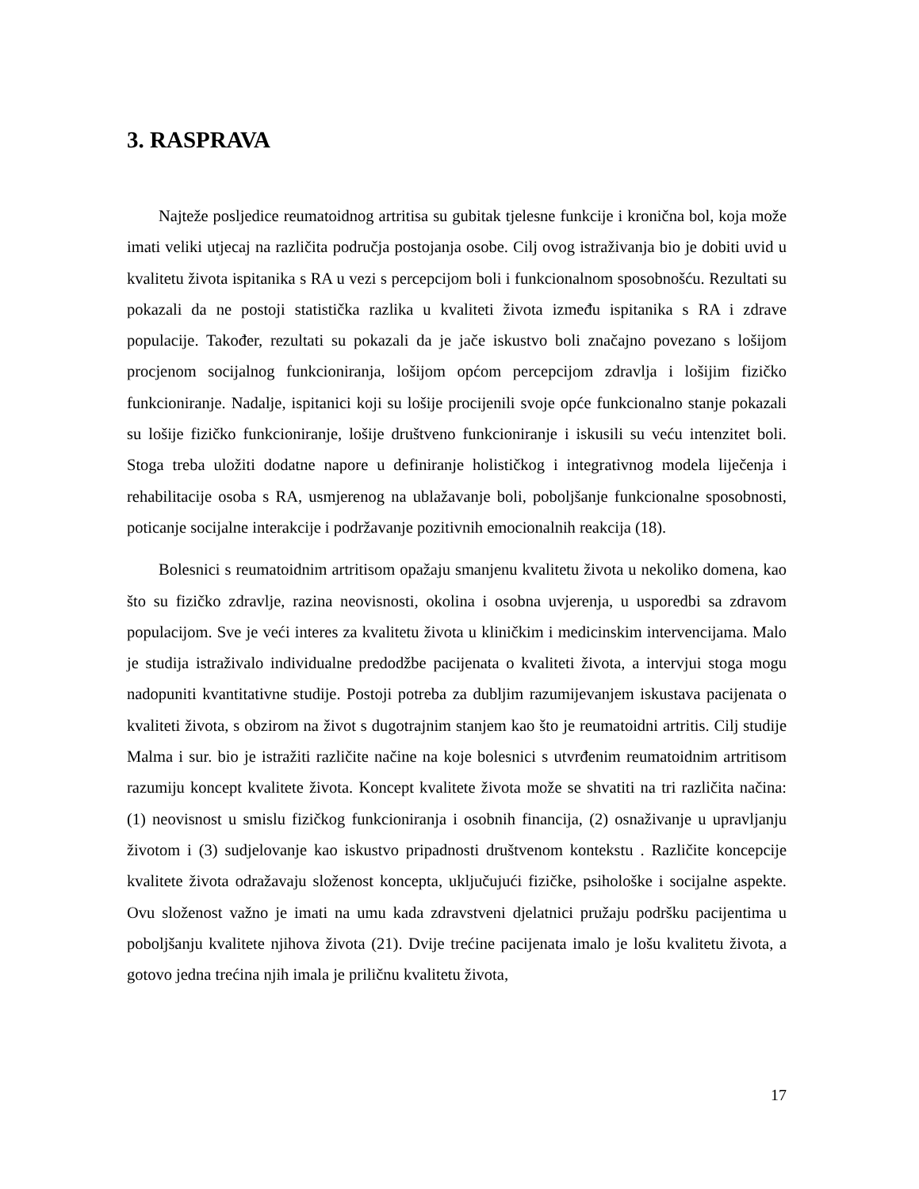3. RASPRAVA
Najteže posljedice reumatoidnog artritisa su gubitak tjelesne funkcije i kronična bol, koja može imati veliki utjecaj na različita područja postojanja osobe. Cilj ovog istraživanja bio je dobiti uvid u kvalitetu života ispitanika s RA u vezi s percepcijom boli i funkcionalnom sposobnošću. Rezultati su pokazali da ne postoji statistička razlika u kvaliteti života između ispitanika s RA i zdrave populacije. Također, rezultati su pokazali da je jače iskustvo boli značajno povezano s lošijom procjenom socijalnog funkcioniranja, lošijom općom percepcijom zdravlja i lošijim fizičko funkcioniranje. Nadalje, ispitanici koji su lošije procijenili svoje opće funkcionalno stanje pokazali su lošije fizičko funkcioniranje, lošije društveno funkcioniranje i iskusili su veću intenzitet boli. Stoga treba uložiti dodatne napore u definiranje holističkog i integrativnog modela liječenja i rehabilitacije osoba s RA, usmjerenog na ublažavanje boli, poboljšanje funkcionalne sposobnosti, poticanje socijalne interakcije i podržavanje pozitivnih emocionalnih reakcija (18).
Bolesnici s reumatoidnim artritisom opažaju smanjenu kvalitetu života u nekoliko domena, kao što su fizičko zdravlje, razina neovisnosti, okolina i osobna uvjerenja, u usporedbi sa zdravom populacijom. Sve je veći interes za kvalitetu života u kliničkim i medicinskim intervencijama. Malo je studija istraživalo individualne predodžbe pacijenata o kvaliteti života, a intervjui stoga mogu nadopuniti kvantitativne studije. Postoji potreba za dubljim razumijevanjem iskustava pacijenata o kvaliteti života, s obzirom na život s dugotrajnim stanjem kao što je reumatoidni artritis. Cilj studije Malma i sur. bio je istražiti različite načine na koje bolesnici s utvrđenim reumatoidnim artritisom razumiju koncept kvalitete života. Koncept kvalitete života može se shvatiti na tri različita načina: (1) neovisnost u smislu fizičkog funkcioniranja i osobnih financija, (2) osnaživanje u upravljanju životom i (3) sudjelovanje kao iskustvo pripadnosti društvenom kontekstu . Različite koncepcije kvalitete života odražavaju složenost koncepta, uključujući fizičke, psihološke i socijalne aspekte. Ovu složenost važno je imati na umu kada zdravstveni djelatnici pružaju podršku pacijentima u poboljšanju kvalitete njihova života (21). Dvije trećine pacijenata imalo je lošu kvalitetu života, a gotovo jedna trećina njih imala je priličnu kvalitetu života,
17